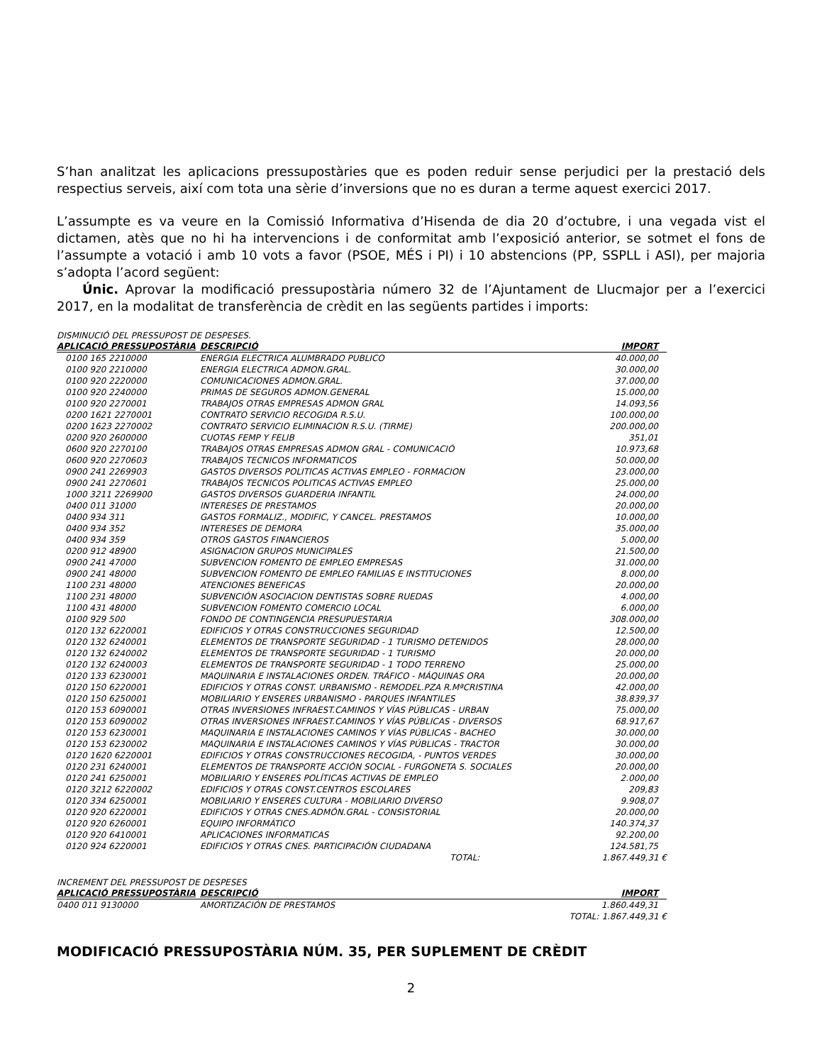S’han analitzat les aplicacions pressupostàries que es poden reduir sense perjudici per la prestació dels respectius serveis, així com tota una sèrie d’inversions que no es duran a terme aquest exercici 2017.
L’assumpte es va veure en la Comissió Informativa d’Hisenda de dia 20 d’octubre, i una vegada vist el dictamen, atès que no hi ha intervencions i de conformitat amb l’exposició anterior, se sotmet el fons de l’assumpte a votació i amb 10 vots a favor (PSOE, MÉS i PI) i 10 abstencions (PP, SSPLL i ASI), per majoria s’adopta l’acord següent:
Únic. Aprovar la modificació pressupostària número 32 de l’Ajuntament de Llucmajor per a l’exercici 2017, en la modalitat de transferència de crèdit en las següents partides i imports:
DISMINUCIÓ DEL PRESSUPOST DE DESPESES.
| APLICACIÓ PRESSUPOSTÀRIA | DESCRIPCIÓ | IMPORT |
| --- | --- | --- |
| 0100 165 2210000 | ENERGIA ELECTRICA ALUMBRADO PUBLICO | 40.000,00 |
| 0100 920 2210000 | ENERGIA ELECTRICA ADMON.GRAL. | 30.000,00 |
| 0100 920 2220000 | COMUNICACIONES ADMON.GRAL. | 37.000,00 |
| 0100 920 2240000 | PRIMAS DE SEGUROS ADMON.GENERAL | 15.000,00 |
| 0100 920 2270001 | TRABAJOS OTRAS EMPRESAS ADMON GRAL | 14.093,56 |
| 0200 1621 2270001 | CONTRATO SERVICIO RECOGIDA R.S.U. | 100.000,00 |
| 0200 1623 2270002 | CONTRATO SERVICIO ELIMINACION R.S.U. (TIRME) | 200.000,00 |
| 0200 920 2600000 | CUOTAS FEMP Y FELIB | 351,01 |
| 0600 920 2270100 | TRABAJOS OTRAS EMPRESAS ADMON GRAL - COMUNICACIÓ | 10.973,68 |
| 0600 920 2270603 | TRABAJOS TECNICOS INFORMATICOS | 50.000,00 |
| 0900 241 2269903 | GASTOS DIVERSOS POLITICAS ACTIVAS EMPLEO - FORMACION | 23.000,00 |
| 0900 241 2270601 | TRABAJOS TECNICOS POLITICAS ACTIVAS EMPLEO | 25.000,00 |
| 1000 3211 2269900 | GASTOS DIVERSOS GUARDERIA INFANTIL | 24.000,00 |
| 0400 011 31000 | INTERESES DE PRESTAMOS | 20.000,00 |
| 0400 934 311 | GASTOS FORMALIZ., MODIFIC, Y CANCEL. PRESTAMOS | 10.000,00 |
| 0400 934 352 | INTERESES DE DEMORA | 35.000,00 |
| 0400 934 359 | OTROS GASTOS FINANCIEROS | 5.000,00 |
| 0200 912 48900 | ASIGNACION GRUPOS MUNICIPALES | 21.500,00 |
| 0900 241 47000 | SUBVENCION FOMENTO DE EMPLEO EMPRESAS | 31.000,00 |
| 0900 241 48000 | SUBVENCION FOMENTO DE EMPLEO FAMILIAS E INSTITUCIONES | 8.000,00 |
| 1100 231 48000 | ATENCIONES BENEFICAS | 20.000,00 |
| 1100 231 48000 | SUBVENCIÓN ASOCIACION DENTISTAS SOBRE RUEDAS | 4.000,00 |
| 1100 431 48000 | SUBVENCION FOMENTO COMERCIO LOCAL | 6.000,00 |
| 0100 929 500 | FONDO DE CONTINGENCIA PRESUPUESTARIA | 308.000,00 |
| 0120 132 6220001 | EDIFICIOS Y OTRAS CONSTRUCCIONES SEGURIDAD | 12.500,00 |
| 0120 132 6240001 | ELEMENTOS DE TRANSPORTE SEGURIDAD - 1 TURISMO DETENIDOS | 28.000,00 |
| 0120 132 6240002 | ELEMENTOS DE TRANSPORTE SEGURIDAD - 1 TURISMO | 20.000,00 |
| 0120 132 6240003 | ELEMENTOS DE TRANSPORTE SEGURIDAD - 1 TODO TERRENO | 25.000,00 |
| 0120 133 6230001 | MAQUINARIA E INSTALACIONES ORDEN. TRÁFICO - MÁQUINAS ORA | 20.000,00 |
| 0120 150 6220001 | EDIFICIOS Y OTRAS CONST. URBANISMO - REMODEL.PZA R.MªCRISTINA | 42.000,00 |
| 0120 150 6250001 | MOBILIARIO Y ENSERES URBANISMO - PARQUES INFANTILES | 38.839,37 |
| 0120 153 6090001 | OTRAS INVERSIONES INFRAEST.CAMINOS Y VÍAS PÚBLICAS - URBAN | 75.000,00 |
| 0120 153 6090002 | OTRAS INVERSIONES INFRAEST.CAMINOS Y VÍAS PÚBLICAS - DIVERSOS | 68.917,67 |
| 0120 153 6230001 | MAQUINARIA E INSTALACIONES CAMINOS Y VÍAS PÚBLICAS - BACHEO | 30.000,00 |
| 0120 153 6230002 | MAQUINARIA E INSTALACIONES CAMINOS Y VÍAS PÚBLICAS - TRACTOR | 30.000,00 |
| 0120 1620 6220001 | EDIFICIOS Y OTRAS CONSTRUCCIONES RECOGIDA, - PUNTOS VERDES | 30.000,00 |
| 0120 231 6240001 | ELEMENTOS DE TRANSPORTE ACCIÓN SOCIAL - FURGONETA S. SOCIALES | 20.000,00 |
| 0120 241 6250001 | MOBILIARIO Y ENSERES POLÍTICAS ACTIVAS DE EMPLEO | 2.000,00 |
| 0120 3212 6220002 | EDIFICIOS Y OTRAS CONST.CENTROS ESCOLARES | 209,83 |
| 0120 334 6250001 | MOBILIARIO Y ENSERES CULTURA - MOBILIARIO DIVERSO | 9.908,07 |
| 0120 920 6220001 | EDIFICIOS Y OTRAS CNES.ADMÓN.GRAL - CONSISTORIAL | 20.000,00 |
| 0120 920 6260001 | EQUIPO INFORMÁTICO | 140.374,37 |
| 0120 920 6410001 | APLICACIONES INFORMATICAS | 92.200,00 |
| 0120 924 6220001 | EDIFICIOS Y OTRAS CNES. PARTICIPACIÓN CIUDADANA | 124.581,75 |
| | TOTAL: | 1.867.449,31 € |
INCREMENT DEL PRESSUPOST DE DESPESES
| APLICACIÓ PRESSUPOSTÀRIA | DESCRIPCIÓ | IMPORT |
| --- | --- | --- |
| 0400 011 9130000 | AMORTIZACIÓN DE PRESTAMOS | 1.860.449,31 |
| | | TOTAL: 1.867.449,31 € |
MODIFICACIÓ PRESSUPOSTÀRIA NÚM. 35, PER SUPLEMENT DE CRÈDIT
2